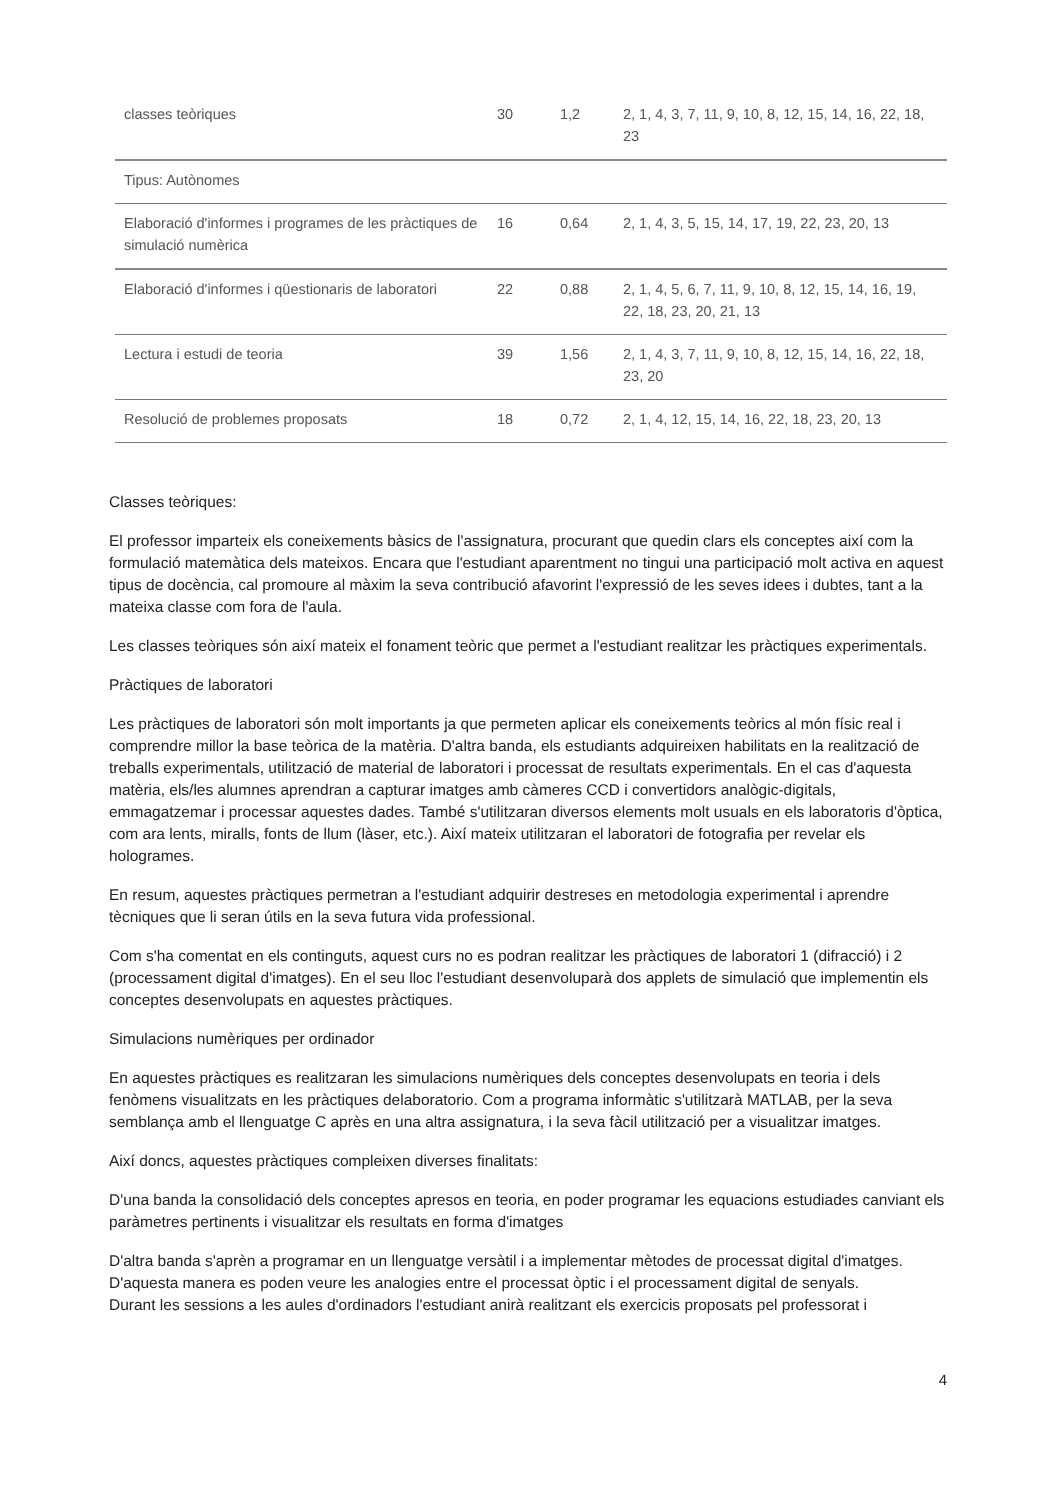| classes teòriques | 30 | 1,2 | 2, 1, 4, 3, 7, 11, 9, 10, 8, 12, 15, 14, 16, 22, 18, 23 |
| Tipus: Autònomes | | | |
| Elaboració d'informes i programes de les pràctiques de simulació numèrica | 16 | 0,64 | 2, 1, 4, 3, 5, 15, 14, 17, 19, 22, 23, 20, 13 |
| Elaboració d'informes i qüestionaris de laboratori | 22 | 0,88 | 2, 1, 4, 5, 6, 7, 11, 9, 10, 8, 12, 15, 14, 16, 19, 22, 18, 23, 20, 21, 13 |
| Lectura i estudi de teoria | 39 | 1,56 | 2, 1, 4, 3, 7, 11, 9, 10, 8, 12, 15, 14, 16, 22, 18, 23, 20 |
| Resolució de problemes proposats | 18 | 0,72 | 2, 1, 4, 12, 15, 14, 16, 22, 18, 23, 20, 13 |
Classes teòriques:
El professor imparteix els coneixements bàsics de l'assignatura, procurant que quedin clars els conceptes així com la formulació matemàtica dels mateixos. Encara que l'estudiant aparentment no tingui una participació molt activa en aquest tipus de docència, cal promoure al màxim la seva contribució afavorint l'expressió de les seves idees i dubtes, tant a la mateixa classe com fora de l'aula.
Les classes teòriques són així mateix el fonament teòric que permet a l'estudiant realitzar les pràctiques experimentals.
Pràctiques de laboratori
Les pràctiques de laboratori són molt importants ja que permeten aplicar els coneixements teòrics al món físic real i comprendre millor la base teòrica de la matèria. D'altra banda, els estudiants adquireixen habilitats en la realització de treballs experimentals, utilització de material de laboratori i processat de resultats experimentals. En el cas d'aquesta matèria, els/les alumnes aprendran a capturar imatges amb càmeres CCD i convertidors analògic-digitals, emmagatzemar i processar aquestes dades. També s'utilitzaran diversos elements molt usuals en els laboratoris d'òptica, com ara lents, miralls, fonts de llum (làser, etc.). Així mateix utilitzaran el laboratori de fotografia per revelar els hologrames.
En resum, aquestes pràctiques permetran a l'estudiant adquirir destreses en metodologia experimental i aprendre tècniques que li seran útils en la seva futura vida professional.
Com s'ha comentat en els continguts, aquest curs no es podran realitzar les pràctiques de laboratori 1 (difracció) i 2 (processament digital d'imatges). En el seu lloc l'estudiant desenvoluparà dos applets de simulació que implementin els conceptes desenvolupats en aquestes pràctiques.
Simulacions numèriques per ordinador
En aquestes pràctiques es realitzaran les simulacions numèriques dels conceptes desenvolupats en teoria i dels fenòmens visualitzats en les pràctiques delaboratorio. Com a programa informàtic s'utilitzarà MATLAB, per la seva semblança amb el llenguatge C après en una altra assignatura, i la seva fàcil utilització per a visualitzar imatges.
Així doncs, aquestes pràctiques compleixen diverses finalitats:
D'una banda la consolidació dels conceptes apresos en teoria, en poder programar les equacions estudiades canviant els paràmetres pertinents i visualitzar els resultats en forma d'imatges
D'altra banda s'aprèn a programar en un llenguatge versàtil i a implementar mètodes de processat digital d'imatges. D'aquesta manera es poden veure les analogies entre el processat òptic i el processament digital de senyals.
Durant les sessions a les aules d'ordinadors l'estudiant anirà realitzant els exercicis proposats pel professorat i
4